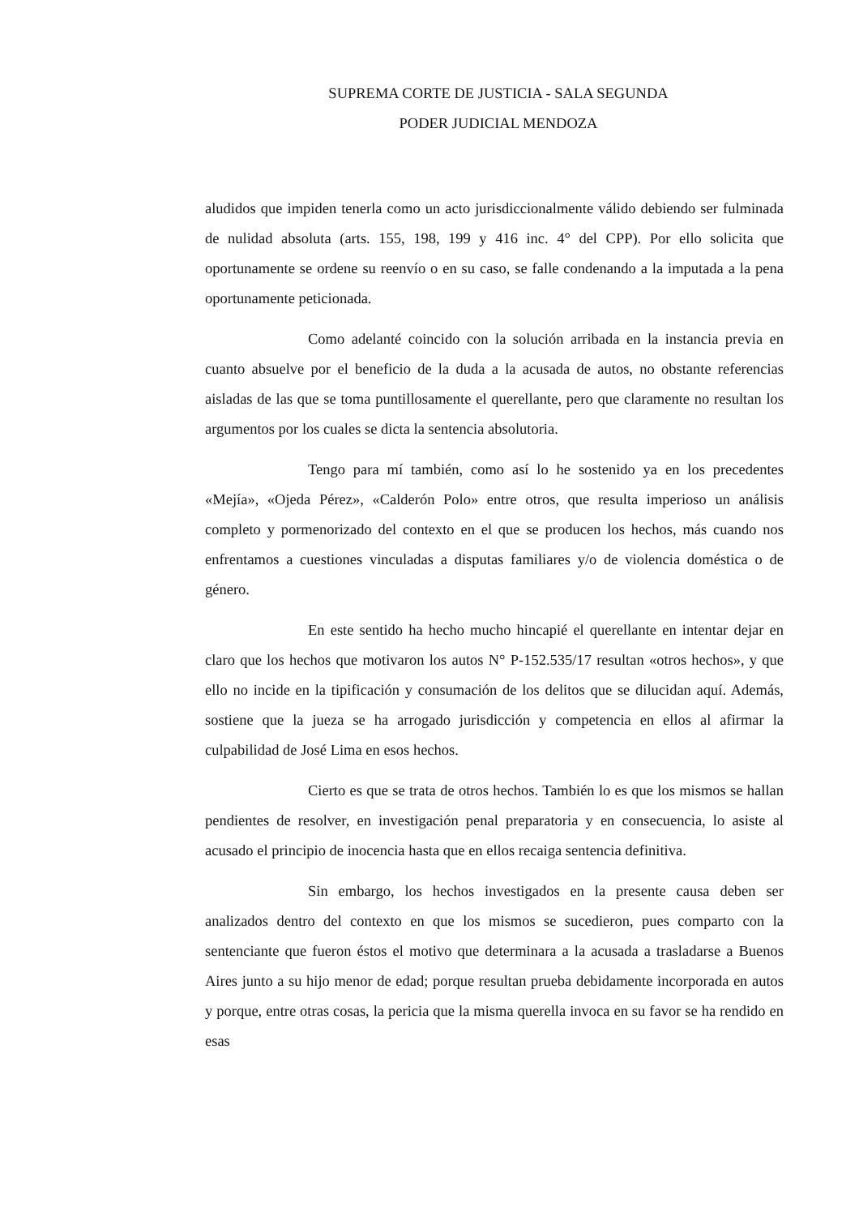SUPREMA CORTE DE JUSTICIA - SALA SEGUNDA
PODER JUDICIAL MENDOZA
aludidos que impiden tenerla como un acto jurisdiccionalmente válido debiendo ser fulminada de nulidad absoluta (arts. 155, 198, 199 y 416 inc. 4° del CPP). Por ello solicita que oportunamente se ordene su reenvío o en su caso, se falle condenando a la imputada a la pena oportunamente peticionada.
Como adelanté coincido con la solución arribada en la instancia previa en cuanto absuelve por el beneficio de la duda a la acusada de autos, no obstante referencias aisladas de las que se toma puntillosamente el querellante, pero que claramente no resultan los argumentos por los cuales se dicta la sentencia absolutoria.
Tengo para mí también, como así lo he sostenido ya en los precedentes «Mejía», «Ojeda Pérez», «Calderón Polo» entre otros, que resulta imperioso un análisis completo y pormenorizado del contexto en el que se producen los hechos, más cuando nos enfrentamos a cuestiones vinculadas a disputas familiares y/o de violencia doméstica o de género.
En este sentido ha hecho mucho hincapié el querellante en intentar dejar en claro que los hechos que motivaron los autos N° P-152.535/17 resultan «otros hechos», y que ello no incide en la tipificación y consumación de los delitos que se dilucidan aquí. Además, sostiene que la jueza se ha arrogado jurisdicción y competencia en ellos al afirmar la culpabilidad de José Lima en esos hechos.
Cierto es que se trata de otros hechos. También lo es que los mismos se hallan pendientes de resolver, en investigación penal preparatoria y en consecuencia, lo asiste al acusado el principio de inocencia hasta que en ellos recaiga sentencia definitiva.
Sin embargo, los hechos investigados en la presente causa deben ser analizados dentro del contexto en que los mismos se sucedieron, pues comparto con la sentenciante que fueron éstos el motivo que determinara a la acusada a trasladarse a Buenos Aires junto a su hijo menor de edad; porque resultan prueba debidamente incorporada en autos y porque, entre otras cosas, la pericia que la misma querella invoca en su favor se ha rendido en esas